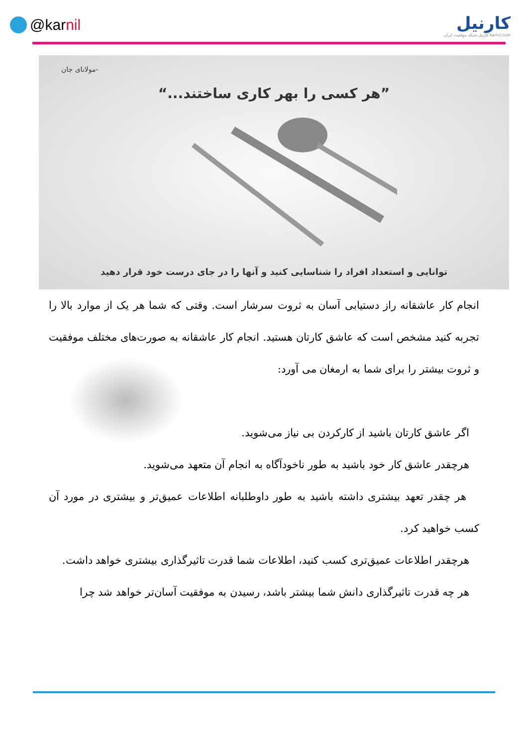@karnil
کارنیل
karnil.com کارنیل،شبکه موفقیت ایران
-مولانای جان
”هر کسی را بهر کاری ساختند...“
توانایی و استعداد افراد را شناسایی کنید و آنها را در جای درست خود قرار دهید
انجام کار عاشقانه راز دستیابی آسان به ثروت سرشار است. وقتی که شما هر یک از موارد بالا را تجربه کنید مشخص است که عاشق کارتان هستید. انجام کار عاشقانه به صورت‌های مختلف موفقیت و ثروت بیشتر را برای شما به ارمغان می آورد:
اگر عاشق کارتان باشید از کارکردن بی نیاز می‌شوید.
هرچقدر عاشق کار خود باشید به طور ناخودآگاه به انجام آن متعهد می‌شوید.
هر چقدر تعهد بیشتری داشته باشید به طور داوطلبانه اطلاعات عمیق‌تر و بیشتری در مورد آن کسب خواهید کرد.
هرچقدر اطلاعات عمیق‌تری کسب کنید، اطلاعات شما قدرت تاثیرگذاری بیشتری خواهد داشت.
هر چه قدرت تاثیرگذاری دانش شما بیشتر باشد، رسیدن به موفقیت آسان‌تر خواهد شد چرا